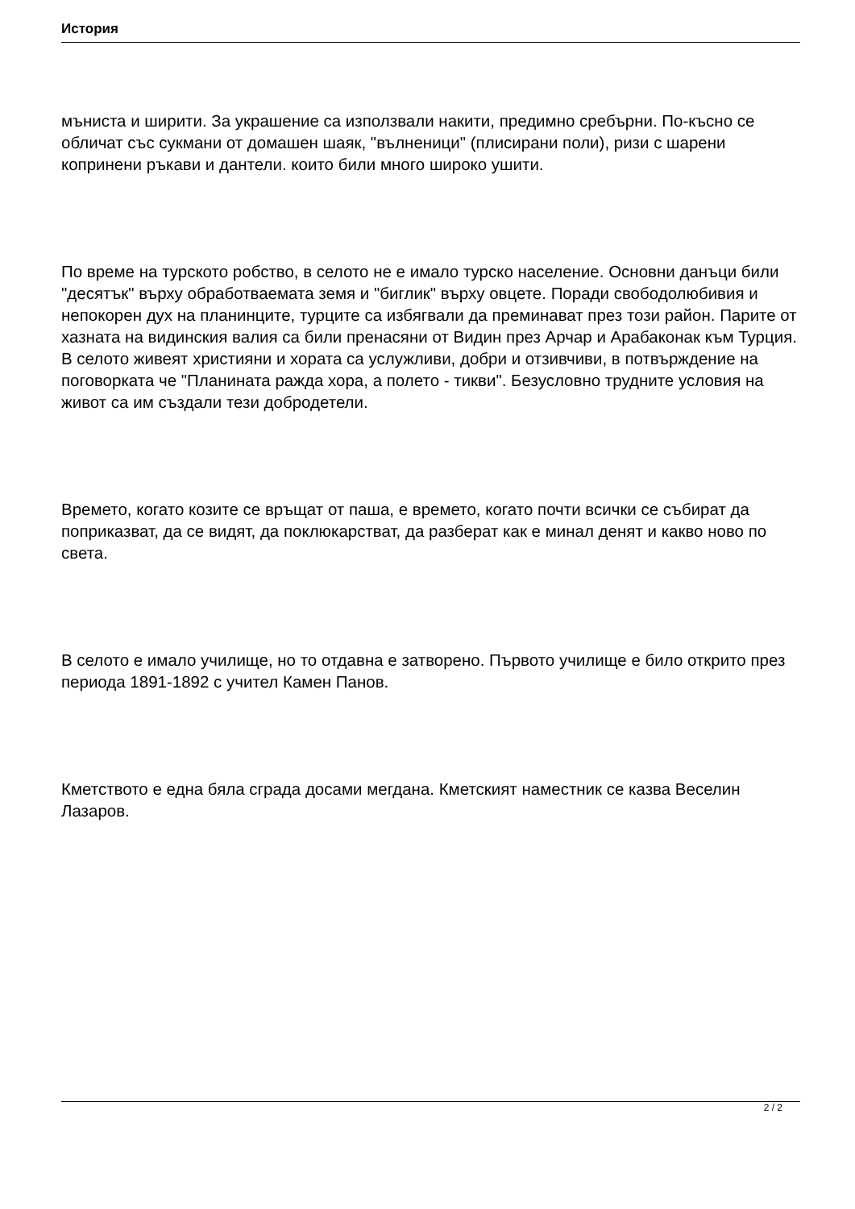История
мъниста и ширити. За украшение са използвали накити, предимно сребърни. По-късно се обличат със сукмани от домашен шаяк, "вълненици" (плисирани поли), ризи с шарени копринени ръкави и дантели. които били много широко ушити.
По време на турското робство, в селото не е имало турско население. Основни данъци били "десятък" върху обработваемата земя и "биглик" върху овцете. Поради свободолюбивия и непокорен дух на планинците, турците са избягвали да преминават през този район. Парите от хазната на видинския валия са били пренасяни от Видин през Арчар и Арабаконак към Турция. В селото живеят християни и хората са услужливи, добри и отзивчиви, в потвърждение на поговорката че "Планината ражда хора, а полето - тикви". Безусловно трудните условия на живот са им създали тези добродетели.
Времето, когато козите се връщат от паша, е времето, когато почти всички се събират да поприказват, да се видят, да поклюкарстват, да разберат как е минал денят и какво ново по света.
В селото е имало училище, но то отдавна е затворено. Първото училище е било открито през периода 1891-1892 с учител Камен Панов.
Кметството е една бяла сграда досами мегдана. Кметският наместник се казва Веселин Лазаров.
2 / 2